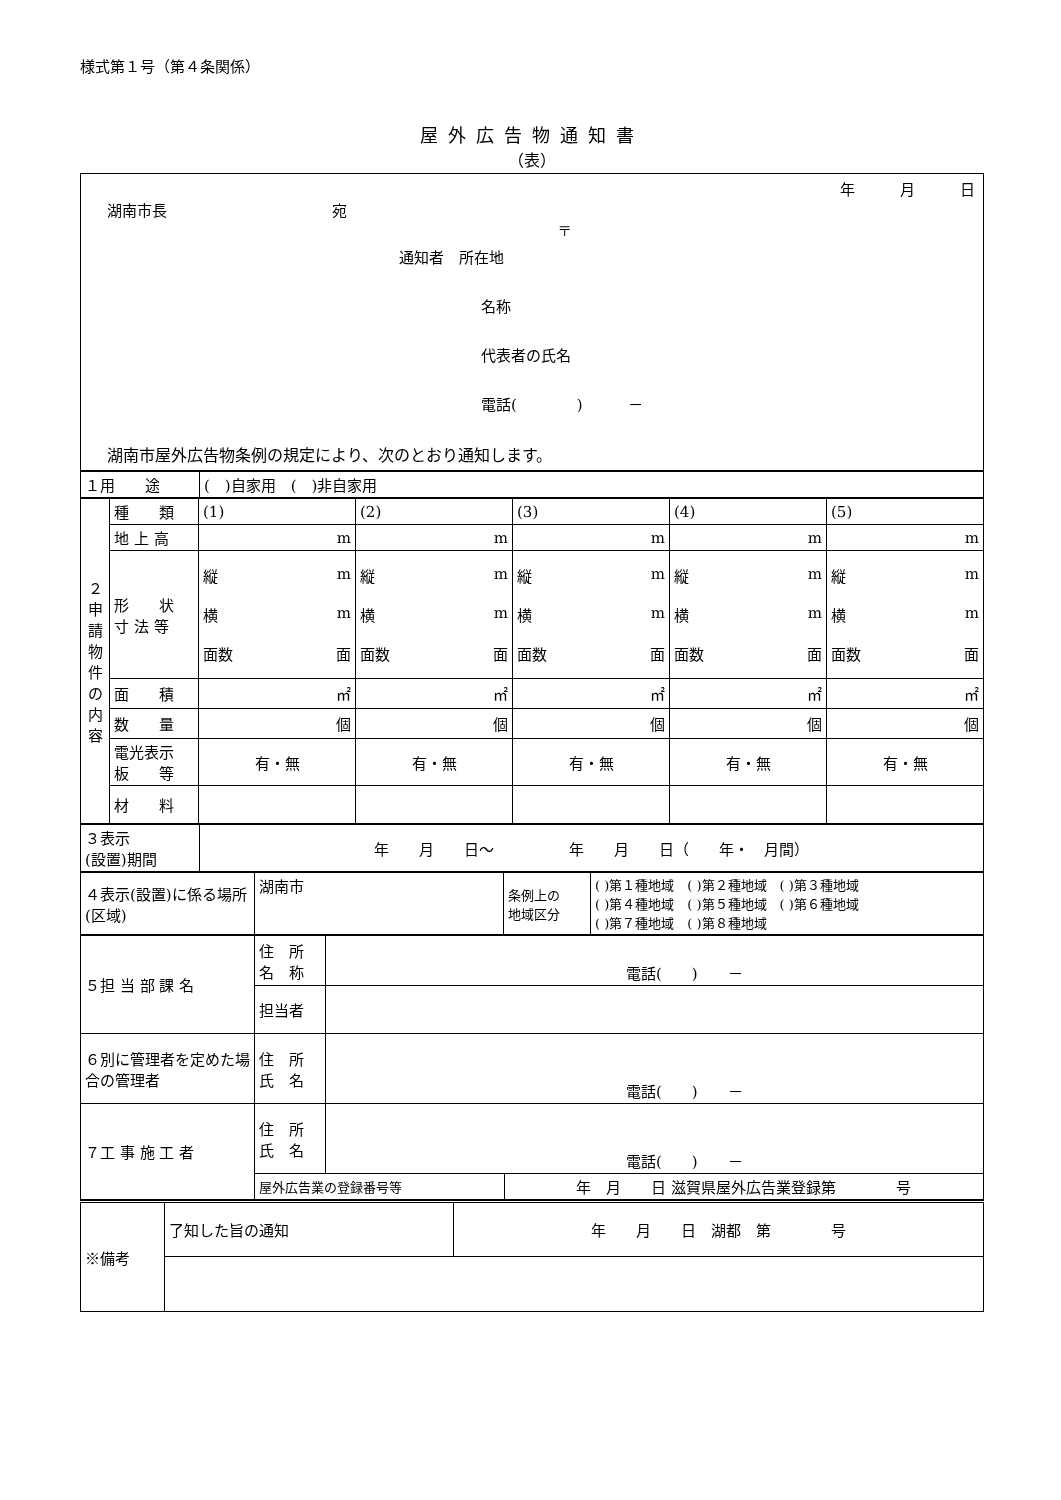様式第１号（第４条関係）
屋外広告物通知書
（表）
年　　　月　　　日
湖南市長　　　　　　　　　　　宛
〒
通知者　所在地
名称
代表者の氏名
電話(　　　　)　　　－
湖南市屋外広告物条例の規定により、次のとおり通知します。
| １用 途 | ( )自家用 ( )非自家用 |
| ２ 申 請 物 件 の 内 容 | 種 類 | (1) | (2) | (3) | (4) | (5) |
| | 地 上 高 | m | m | m | m | m |
| | 形 状 寸 法 等 | 縦 m 横 m 面数 面 | 縦 m 横 m 面数 面 | 縦 m 横 m 面数 面 | 縦 m 横 m 面数 面 | 縦 m 横 m 面数 面 |
| | 面 積 | ㎡ | ㎡ | ㎡ | ㎡ | ㎡ |
| | 数 量 | 個 | 個 | 個 | 個 | 個 |
| | 電光表示 板 等 | 有・無 | 有・無 | 有・無 | 有・無 | 有・無 |
| | 材 料 | | | | | |
| ３表示 (設置)期間 | 年 月 日～ 年 月 日（ 年・ 月間） |
| ４表示(設置)に係る場所(区域) | 湖南市 | 条例上の 地域区分 | ( )第１種地域 ( )第２種地域 ( )第３種地域 ( )第４種地域 ( )第５種地域 ( )第６種地域 ( )第７種地域 ( )第８種地域 |
| ５担 当 部 課 名 | 住 所 名 称 | 電話( ) － | |
| | 担当者 | | |
| ６別に管理者を定めた場合の管理者 | 住 所 氏 名 | 電話( ) － | |
| ７工 事 施 工 者 | 住 所 氏 名 | 電話( ) － | |
| | 屋外広告業の登録番号等 | | 年 月 日 滋賀県屋外広告業登録第 号 |
| ※備考 | 了知した旨の通知 | 年 月 日 湖都 第 号 |